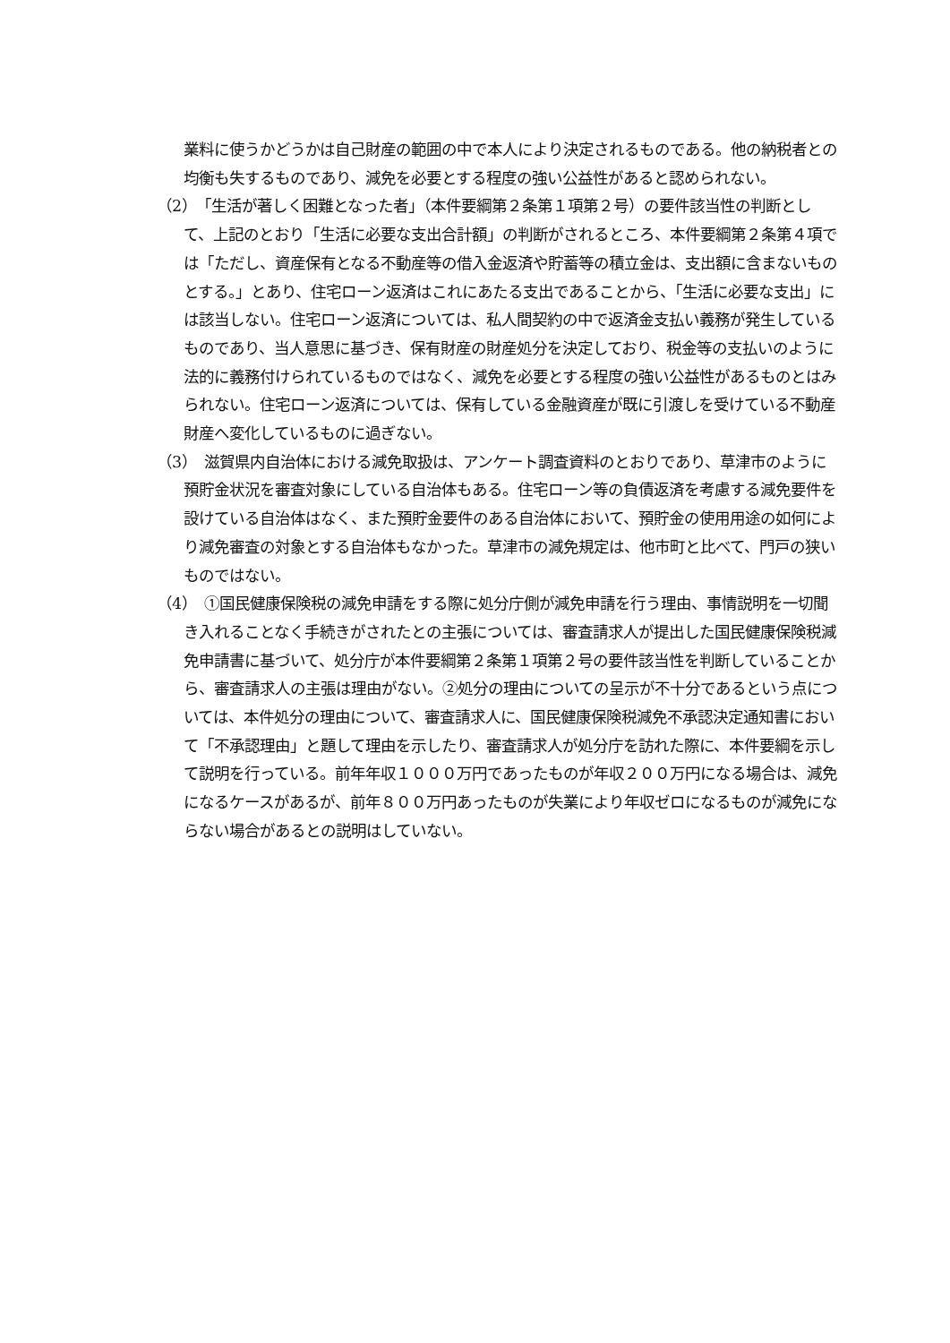業料に使うかどうかは自己財産の範囲の中で本人により決定されるものである。他の納税者との均衡も失するものであり、減免を必要とする程度の強い公益性があると認められない。
（2）　「生活が著しく困難となった者」（本件要綱第２条第１項第２号）の要件該当性の判断として、上記のとおり「生活に必要な支出合計額」の判断がされるところ、本件要綱第２条第４項では「ただし、資産保有となる不動産等の借入金返済や貯蓄等の積立金は、支出額に含まないものとする。」とあり、住宅ローン返済はこれにあたる支出であることから、「生活に必要な支出」には該当しない。住宅ローン返済については、私人間契約の中で返済金支払い義務が発生しているものであり、当人意思に基づき、保有財産の財産処分を決定しており、税金等の支払いのように法的に義務付けられているものではなく、減免を必要とする程度の強い公益性があるものとはみられない。住宅ローン返済については、保有している金融資産が既に引渡しを受けている不動産財産へ変化しているものに過ぎない。
（3）　滋賀県内自治体における減免取扱は、アンケート調査資料のとおりであり、草津市のように預貯金状況を審査対象にしている自治体もある。住宅ローン等の負債返済を考慮する減免要件を設けている自治体はなく、また預貯金要件のある自治体において、預貯金の使用用途の如何により減免審査の対象とする自治体もなかった。草津市の減免規定は、他市町と比べて、門戸の狭いものではない。
（4）　①国民健康保険税の減免申請をする際に処分庁側が減免申請を行う理由、事情説明を一切聞き入れることなく手続きがされたとの主張については、審査請求人が提出した国民健康保険税減免申請書に基づいて、処分庁が本件要綱第２条第１項第２号の要件該当性を判断していることから、審査請求人の主張は理由がない。②処分の理由についての呈示が不十分であるという点については、本件処分の理由について、審査請求人に、国民健康保険税減免不承認決定通知書において「不承認理由」と題して理由を示したり、審査請求人が処分庁を訪れた際に、本件要綱を示して説明を行っている。前年年収１０００万円であったものが年収２００万円になる場合は、減免になるケースがあるが、前年８００万円あったものが失業により年収ゼロになるものが減免にならない場合があるとの説明はしていない。